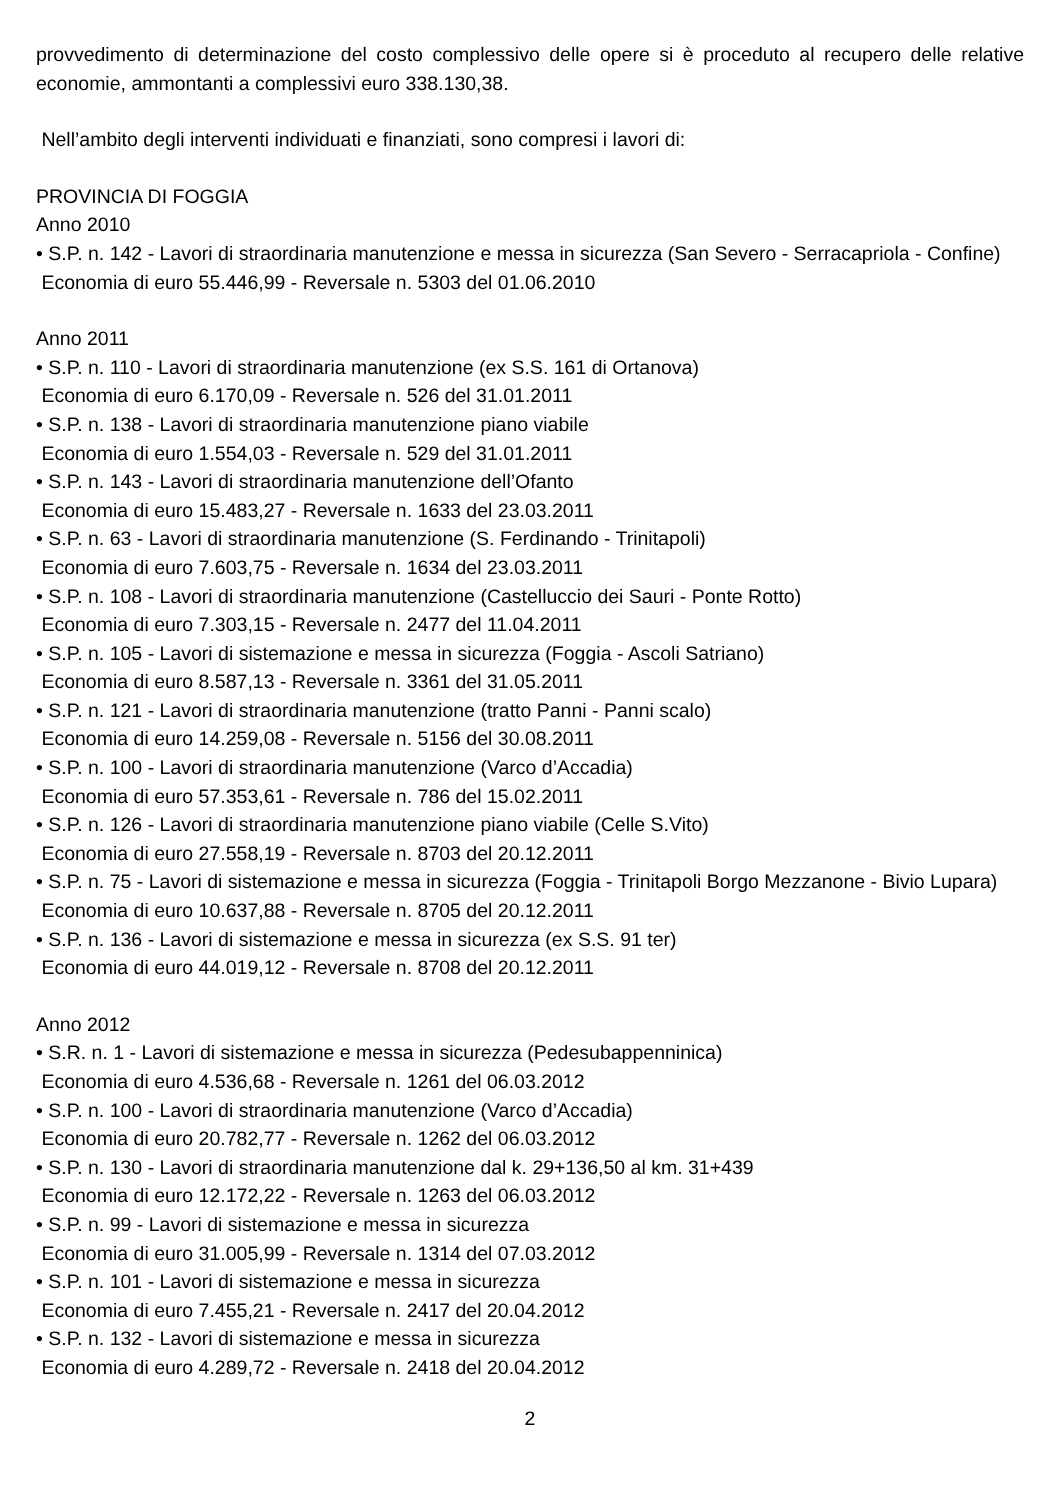provvedimento di determinazione del costo complessivo delle opere si è proceduto al recupero delle relative economie, ammontanti a complessivi euro 338.130,38.
Nell’ambito degli interventi individuati e finanziati, sono compresi i lavori di:
PROVINCIA DI FOGGIA
Anno 2010
• S.P. n. 142 - Lavori di straordinaria manutenzione e messa in sicurezza (San Severo - Serracapriola - Confine)
Economia di euro 55.446,99 - Reversale n. 5303 del 01.06.2010
Anno 2011
• S.P. n. 110 - Lavori di straordinaria manutenzione (ex S.S. 161 di Ortanova)
Economia di euro 6.170,09 - Reversale n. 526 del 31.01.2011
• S.P. n. 138 - Lavori di straordinaria manutenzione piano viabile
Economia di euro 1.554,03 - Reversale n. 529 del 31.01.2011
• S.P. n. 143 - Lavori di straordinaria manutenzione dell’Ofanto
Economia di euro 15.483,27 - Reversale n. 1633 del 23.03.2011
• S.P. n. 63 - Lavori di straordinaria manutenzione (S. Ferdinando - Trinitapoli)
Economia di euro 7.603,75 - Reversale n. 1634 del 23.03.2011
• S.P. n. 108 - Lavori di straordinaria manutenzione (Castelluccio dei Sauri - Ponte Rotto)
Economia di euro 7.303,15 - Reversale n. 2477 del 11.04.2011
• S.P. n. 105 - Lavori di sistemazione e messa in sicurezza (Foggia - Ascoli Satriano)
Economia di euro 8.587,13 - Reversale n. 3361 del 31.05.2011
• S.P. n. 121 - Lavori di straordinaria manutenzione (tratto Panni - Panni scalo)
Economia di euro 14.259,08 - Reversale n. 5156 del 30.08.2011
• S.P. n. 100 - Lavori di straordinaria manutenzione (Varco d’Accadia)
Economia di euro 57.353,61 - Reversale n. 786 del 15.02.2011
• S.P. n. 126 - Lavori di straordinaria manutenzione piano viabile (Celle S.Vito)
Economia di euro 27.558,19 - Reversale n. 8703 del 20.12.2011
• S.P. n. 75 - Lavori di sistemazione e messa in sicurezza (Foggia - Trinitapoli Borgo Mezzanone - Bivio Lupara)
Economia di euro 10.637,88 - Reversale n. 8705 del 20.12.2011
• S.P. n. 136 - Lavori di sistemazione e messa in sicurezza (ex S.S. 91 ter)
Economia di euro 44.019,12 - Reversale n. 8708 del 20.12.2011
Anno 2012
• S.R. n. 1 - Lavori di sistemazione e messa in sicurezza (Pedesubappenninica)
Economia di euro 4.536,68 - Reversale n. 1261 del 06.03.2012
• S.P. n. 100 - Lavori di straordinaria manutenzione (Varco d’Accadia)
Economia di euro 20.782,77 - Reversale n. 1262 del 06.03.2012
• S.P. n. 130 - Lavori di straordinaria manutenzione dal k. 29+136,50 al km. 31+439
Economia di euro 12.172,22 - Reversale n. 1263 del 06.03.2012
• S.P. n. 99 - Lavori di sistemazione e messa in sicurezza
Economia di euro 31.005,99 - Reversale n. 1314 del 07.03.2012
• S.P. n. 101 - Lavori di sistemazione e messa in sicurezza
Economia di euro 7.455,21 - Reversale n. 2417 del 20.04.2012
• S.P. n. 132 - Lavori di sistemazione e messa in sicurezza
Economia di euro 4.289,72 - Reversale n. 2418 del 20.04.2012
2